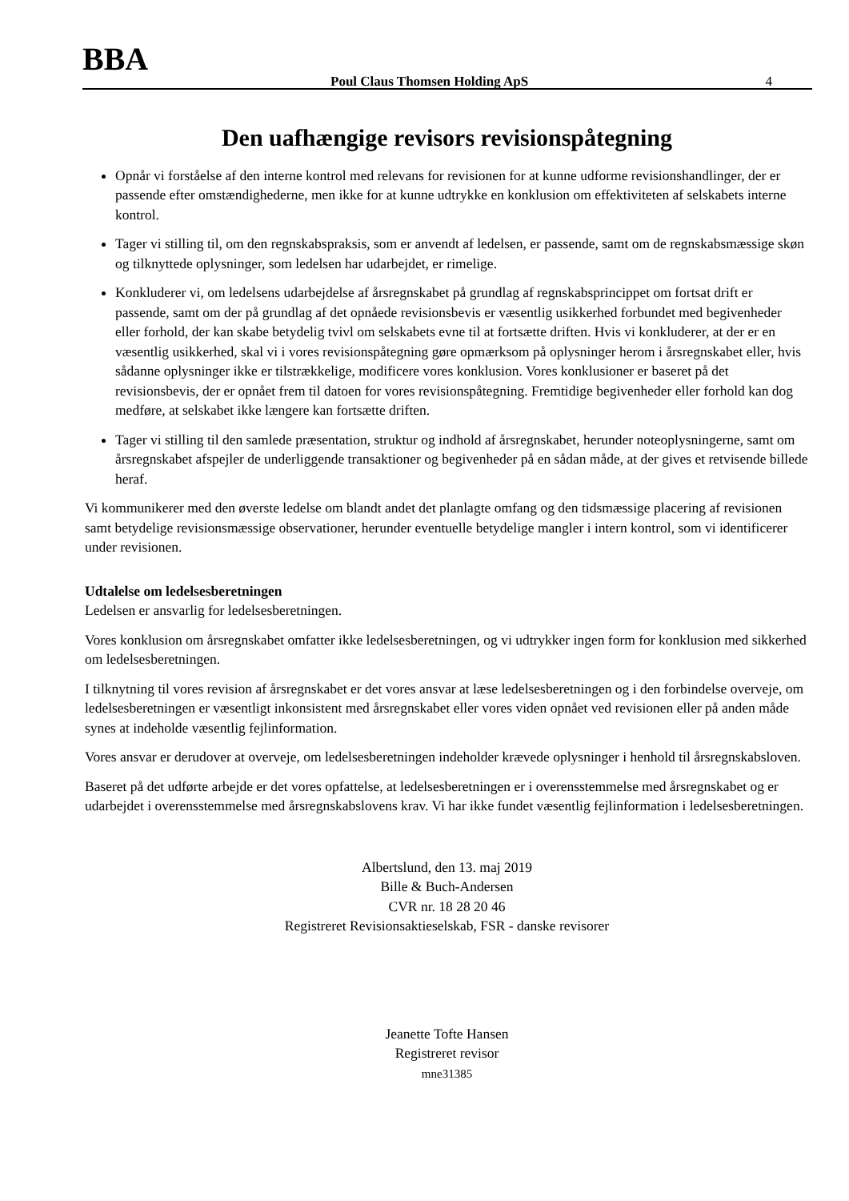BBA Poul Claus Thomsen Holding ApS 4
Den uafhængige revisors revisionspåtegning
Opnår vi forståelse af den interne kontrol med relevans for revisionen for at kunne udforme revisionshandlinger, der er passende efter omstændighederne, men ikke for at kunne udtrykke en konklusion om effektiviteten af selskabets interne kontrol.
Tager vi stilling til, om den regnskabspraksis, som er anvendt af ledelsen, er passende, samt om de regnskabsmæssige skøn og tilknyttede oplysninger, som ledelsen har udarbejdet, er rimelige.
Konkluderer vi, om ledelsens udarbejdelse af årsregnskabet på grundlag af regnskabsprincippet om fortsat drift er passende, samt om der på grundlag af det opnåede revisionsbevis er væsentlig usikkerhed forbundet med begivenheder eller forhold, der kan skabe betydelig tvivl om selskabets evne til at fortsætte driften. Hvis vi konkluderer, at der er en væsentlig usikkerhed, skal vi i vores revisionspåtegning gøre opmærksom på oplysninger herom i årsregnskabet eller, hvis sådanne oplysninger ikke er tilstrækkelige, modificere vores konklusion. Vores konklusioner er baseret på det revisionsbevis, der er opnået frem til datoen for vores revisionspåtegning. Fremtidige begivenheder eller forhold kan dog medføre, at selskabet ikke længere kan fortsætte driften.
Tager vi stilling til den samlede præsentation, struktur og indhold af årsregnskabet, herunder noteoplysningerne, samt om årsregnskabet afspejler de underliggende transaktioner og begivenheder på en sådan måde, at der gives et retvisende billede heraf.
Vi kommunikerer med den øverste ledelse om blandt andet det planlagte omfang og den tidsmæssige placering af revisionen samt betydelige revisionsmæssige observationer, herunder eventuelle betydelige mangler i intern kontrol, som vi identificerer under revisionen.
Udtalelse om ledelsesberetningen
Ledelsen er ansvarlig for ledelsesberetningen.
Vores konklusion om årsregnskabet omfatter ikke ledelsesberetningen, og vi udtrykker ingen form for konklusion med sikkerhed om ledelsesberetningen.
I tilknytning til vores revision af årsregnskabet er det vores ansvar at læse ledelsesberetningen og i den forbindelse overveje, om ledelsesberetningen er væsentligt inkonsistent med årsregnskabet eller vores viden opnået ved revisionen eller på anden måde synes at indeholde væsentlig fejlinformation.
Vores ansvar er derudover at overveje, om ledelsesberetningen indeholder krævede oplysninger i henhold til årsregnskabsloven.
Baseret på det udførte arbejde er det vores opfattelse, at ledelsesberetningen er i overensstemmelse med årsregnskabet og er udarbejdet i overensstemmelse med årsregnskabslovens krav. Vi har ikke fundet væsentlig fejlinformation i ledelsesberetningen.
Albertslund, den 13. maj 2019
Bille & Buch-Andersen
CVR nr. 18 28 20 46
Registreret Revisionsaktieselskab, FSR - danske revisorer
Jeanette Tofte Hansen
Registreret revisor
mne31385